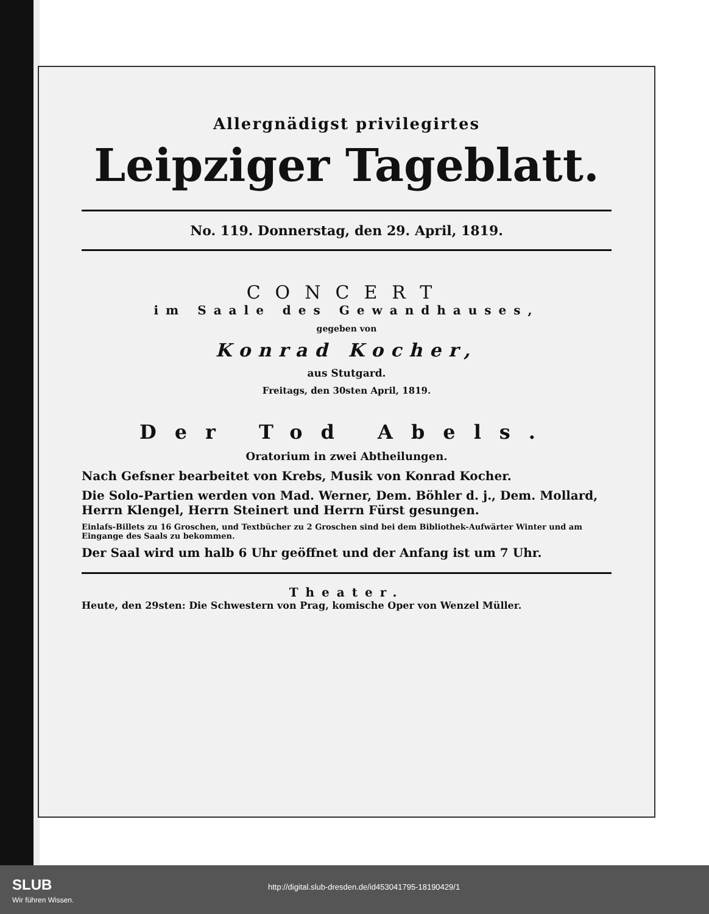Allergnädigst privilegirtes
Leipziger Tageblatt.
No. 119. Donnerstag, den 29. April, 1819.
CONCERT
im Saale des Gewandhauses,
gegeben von
Konrad Kocher,
aus Stutgard.
Freitags, den 30sten April, 1819.
Der Tod Abels.
Oratorium in zwei Abtheilungen.
Nach Gefsner bearbeitet von Krebs, Musik von Konrad Kocher.
Die Solo-Partien werden von Mad. Werner, Dem. Böhler d. j., Dem. Mollard, Herrn Klengel, Herrn Steinert und Herrn Fürst gesungen.
Einlafs-Billets zu 16 Groschen, und Textbücher zu 2 Groschen sind bei dem Bibliothek-Aufwärter Winter und am Eingange des Saals zu bekommen.
Der Saal wird um halb 6 Uhr geöffnet und der Anfang ist um 7 Uhr.
Theater.
Heute, den 29sten: Die Schwestern von Prag, komische Oper von Wenzel Müller.
SLUB
Wir führen Wissen.
http://digital.slub-dresden.de/id453041795-18190429/1